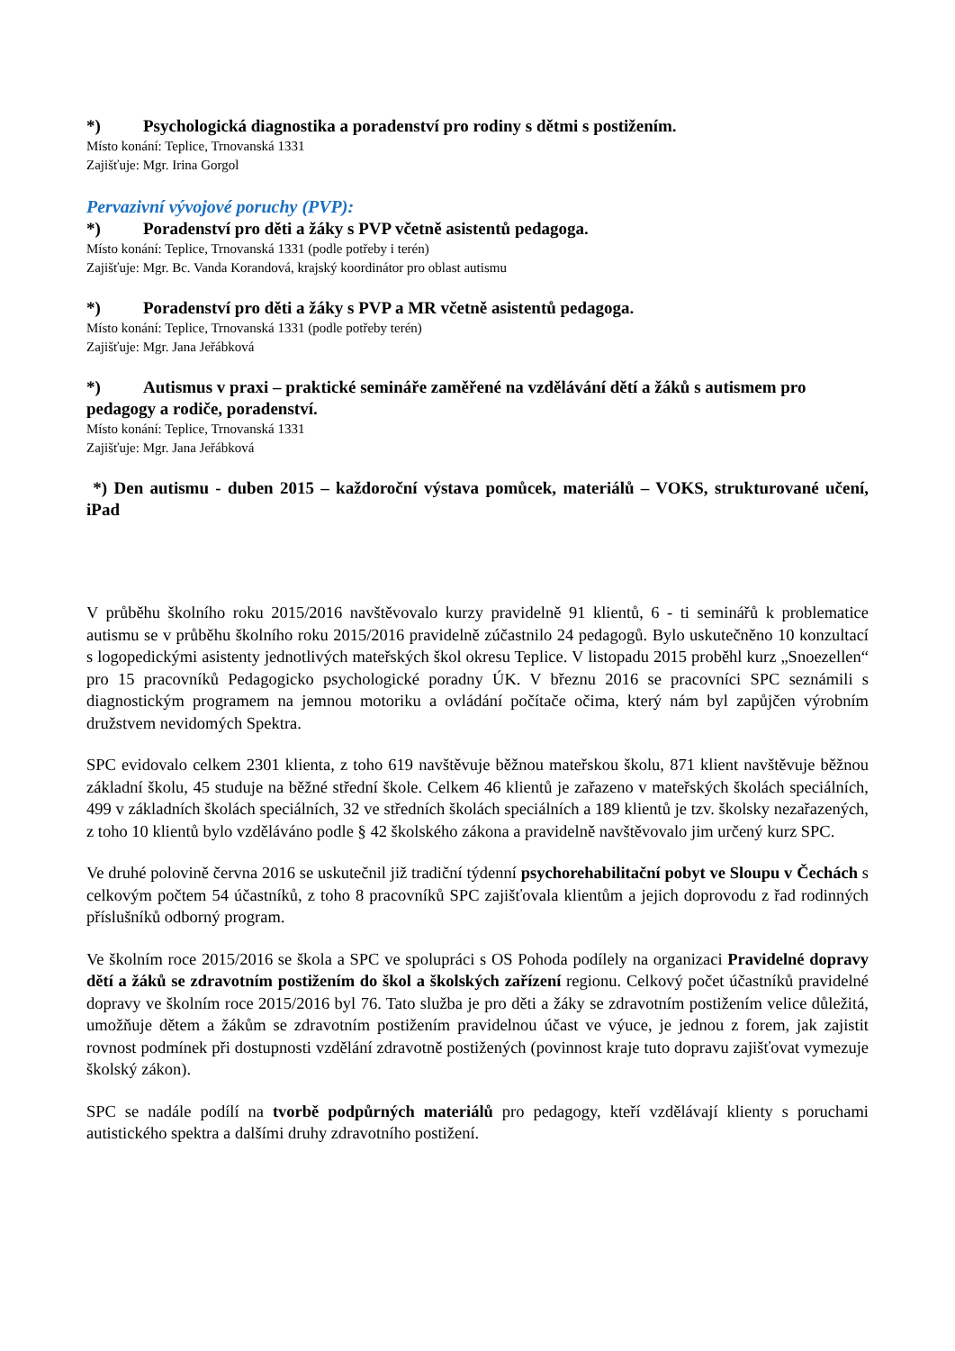*) Psychologická diagnostika a poradenství pro rodiny s dětmi s postižením.
Místo konání: Teplice, Trnovanská 1331
Zajišťuje: Mgr. Irina Gorgol
Pervazivní vývojové poruchy (PVP):
*) Poradenství pro děti a žáky s PVP včetně asistentů pedagoga.
Místo konání: Teplice, Trnovanská 1331 (podle potřeby i terén)
Zajišťuje: Mgr. Bc. Vanda Korandová, krajský koordinátor pro oblast autismu
*) Poradenství pro děti a žáky s PVP a MR včetně asistentů pedagoga.
Místo konání: Teplice, Trnovanská 1331 (podle potřeby terén)
Zajišťuje: Mgr. Jana Jeřábková
*) Autismus v praxi – praktické semináře zaměřené na vzdělávání dětí a žáků s autismem pro pedagogy a rodiče, poradenství.
Místo konání: Teplice, Trnovanská 1331
Zajišťuje: Mgr. Jana Jeřábková
*) Den autismu - duben 2015 – každoroční výstava pomůcek, materiálů – VOKS, strukturované učení, iPad
V průběhu školního roku 2015/2016 navštěvovalo kurzy pravidelně 91 klientů, 6 - ti seminářů k problematice autismu se v průběhu školního roku 2015/2016 pravidelně zúčastnilo 24 pedagogů. Bylo uskutečněno 10 konzultací s logopedickými asistenty jednotlivých mateřských škol okresu Teplice. V listopadu 2015 proběhl kurz „Snoezellen“ pro 15 pracovníků Pedagogicko psychologické poradny ÚK. V březnu 2016 se pracovníci SPC seznámili s diagnostickým programem na jemnou motoriku a ovládání počítače očima, který nám byl zapůjčen výrobním družstvem nevidomých Spektra.
SPC evidovalo celkem 2301 klienta, z toho 619 navštěvuje běžnou mateřskou školu, 871 klient navštěvuje běžnou základní školu, 45 studuje na běžné střední škole. Celkem 46 klientů je zařazeno v mateřských školách speciálních, 499 v základních školách speciálních, 32 ve středních školách speciálních a 189 klientů je tzv. školsky nezařazených, z toho 10 klientů bylo vzděláváno podle § 42 školského zákona a pravidelně navštěvovalo jim určený kurz SPC.
Ve druhé polovině června 2016 se uskutečnil již tradiční týdenní psychorehabilitační pobyt ve Sloupu v Čechách s celkovým počtem 54 účastníků, z toho 8 pracovníků SPC zajišťovala klientům a jejich doprovodu z řad rodinných příslušníků odborný program.
Ve školním roce 2015/2016 se škola a SPC ve spolupráci s OS Pohoda podílely na organizaci Pravidelné dopravy dětí a žáků se zdravotním postižením do škol a školských zařízení regionu. Celkový počet účastníků pravidelné dopravy ve školním roce 2015/2016 byl 76. Tato služba je pro děti a žáky se zdravotním postižením velice důležitá, umožňuje dětem a žákům se zdravotním postižením pravidelnou účast ve výuce, je jednou z forem, jak zajistit rovnost podmínek při dostupnosti vzdělání zdravotně postižených (povinnost kraje tuto dopravu zajišťovat vymezuje školský zákon).
SPC se nadále podílí na tvorbě podpůrných materiálů pro pedagogy, kteří vzdělávají klienty s poruchami autistického spektra a dalšími druhy zdravotního postižení.